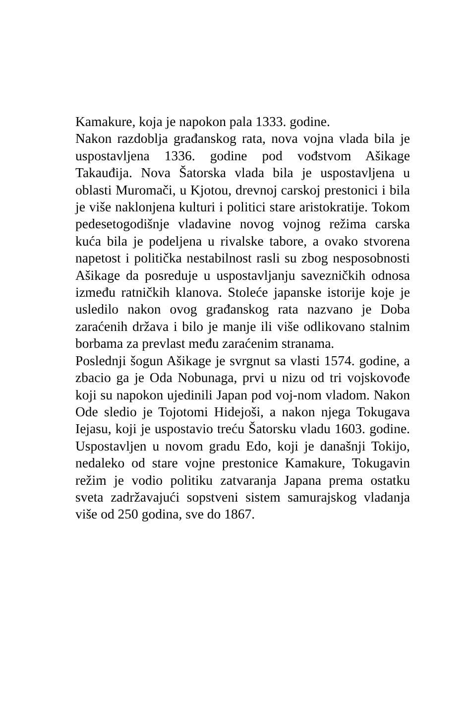Kamakure, koja je napokon pala 1333. godine.
Nakon razdoblja građanskog rata, nova vojna vlada bila je uspostavljena 1336. godine pod vođstvom Ašikage Takauđija. Nova Šatorska vlada bila je uspostavljena u oblasti Muromači, u Kjotou, drevnoj carskoj prestonici i bila je više naklonjena kulturi i politici stare aristokratije. Tokom pedesetogodišnje vladavine novog vojnog režima carska kuća bila je podeljena u rivalske tabore, a ovako stvorena napetost i politička nestabilnost rasli su zbog nesposobnosti Ašikage da posreduje u uspostavljanju savezničkih odnosa između ratničkih klanova. Stoleće japanske istorije koje je usledilo nakon ovog građanskog rata nazvano je Doba zaraćenih država i bilo je manje ili više odlikovano stalnim borbama za prevlast među zaraćenim stranama.
Poslednji šogun Ašikage je svrgnut sa vlasti 1574. godine, a zbacio ga je Oda Nobunaga, prvi u nizu od tri vojskovođe koji su napokon ujedinili Japan pod voj-nom vladom. Nakon Ode sledio je Tojotomi Hidejoši, a nakon njega Tokugava Iejasu, koji je uspostavio treću Šatorsku vladu 1603. godine. Uspostavljen u novom gradu Edo, koji je današnji Tokijo, nedaleko od stare vojne prestonice Kamakure, Tokugavin režim je vodio politiku zatvaranja Japana prema ostatku sveta zadržavajući sopstveni sistem samurajskog vladanja više od 250 godina, sve do 1867.